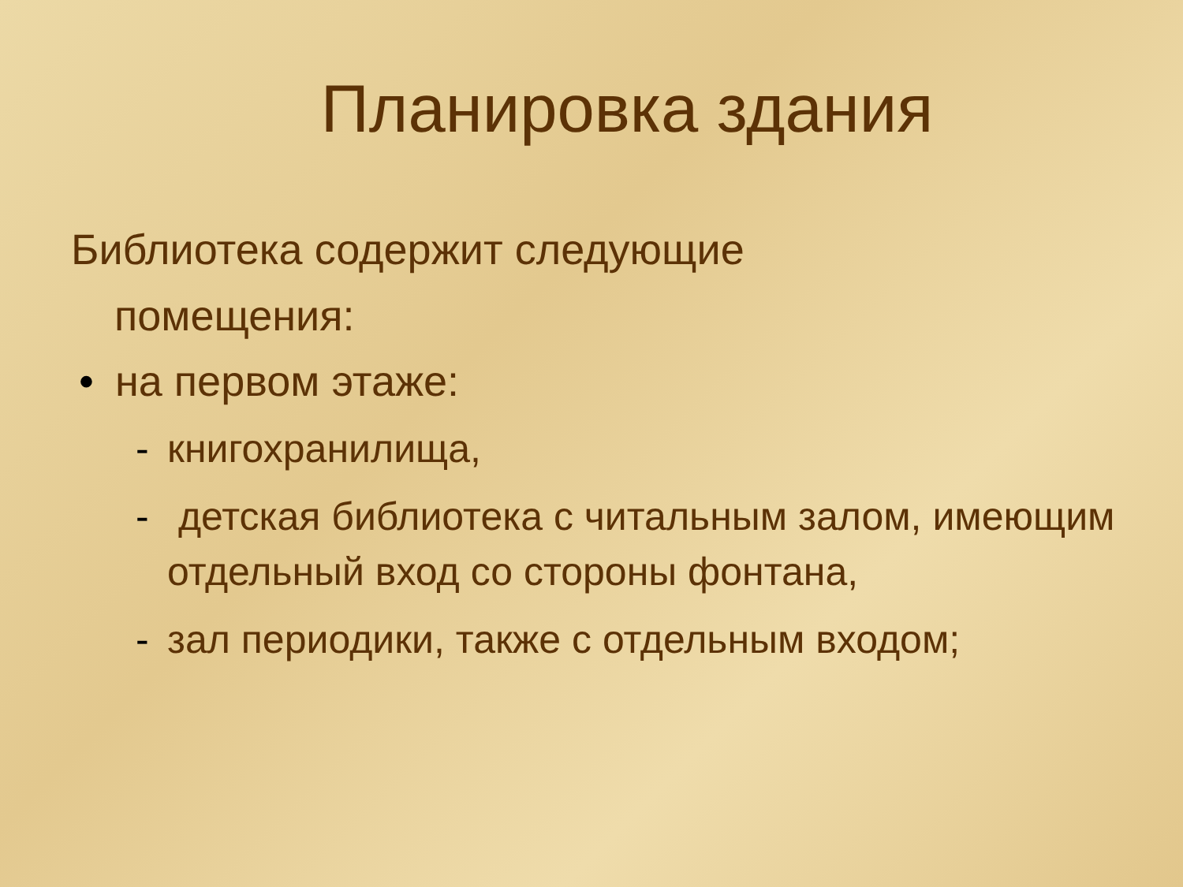Планировка здания
Библиотека содержит следующие
помещения:
• на первом этаже:
- книгохранилища,
- детская библиотека с читальным залом, имеющим отдельный вход со стороны фонтана,
- зал периодики, также с отдельным входом;